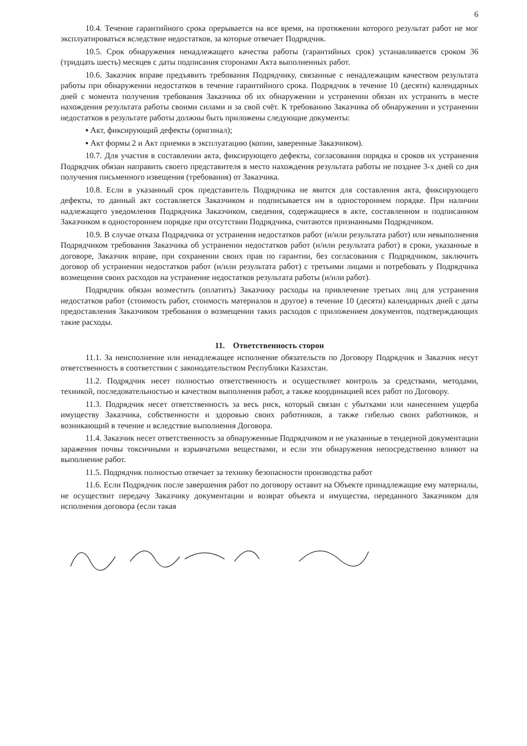6
10.4. Течение гарантийного срока прерывается на все время, на протяжении которого результат работ не мог эксплуатироваться вследствие недостатков, за которые отвечает Подрядчик.
10.5. Срок обнаружения ненадлежащего качества работы (гарантийных срок) устанавливается сроком 36 (тридцать шесть) месяцев с даты подписания сторонами Акта выполненных работ.
10.6. Заказчик вправе предъявить требования Подрядчику, связанные с ненадлежащим качеством результата работы при обнаружении недостатков в течение гарантийного срока. Подрядчик в течение 10 (десяти) календарных дней с момента получения требования Заказчика об их обнаружении и устранении обязан их устранить в месте нахождения результата работы своими силами и за свой счёт. К требованию Заказчика об обнаружении и устранении недостатков в результате работы должны быть приложены следующие документы:
▪ Акт, фиксирующий дефекты (оригинал);
▪ Акт формы 2 и Акт приемки в эксплуатацию (копии, заверенные Заказчиком).
10.7. Для участия в составлении акта, фиксирующего дефекты, согласования порядка и сроков их устранения Подрядчик обязан направить своего представителя в место нахождения результата работы не позднее 3-х дней со дня получения письменного извещения (требования) от Заказчика.
10.8. Если в указанный срок представитель Подрядчика не явится для составления акта, фиксирующего дефекты, то данный акт составляется Заказчиком и подписывается им в одностороннем порядке. При наличии надлежащего уведомления Подрядчика Заказчиком, сведения, содержащиеся в акте, составленном и подписанном Заказчиком в одностороннем порядке при отсутствии Подрядчика, считаются признанными Подрядчиком.
10.9. В случае отказа Подрядчика от устранения недостатков работ (и/или результата работ) или невыполнения Подрядчиком требования Заказчика об устранении недостатков работ (и/или результата работ) в сроки, указанные в договоре, Заказчик вправе, при сохранении своих прав по гарантии, без согласования с Подрядчиком, заключить договор об устранении недостатков работ (и/или результата работ) с третьими лицами и потребовать у Подрядчика возмещения своих расходов на устранение недостатков результата работы (и/или работ).
Подрядчик обязан возместить (оплатить) Заказчику расходы на привлечение третьих лиц для устранения недостатков работ (стоимость работ, стоимость материалов и другое) в течение 10 (десяти) календарных дней с даты предоставления Заказчиком требования о возмещении таких расходов с приложением документов, подтверждающих такие расходы.
11. Ответственность сторон
11.1. За неисполнение или ненадлежащее исполнение обязательств по Договору Подрядчик и Заказчик несут ответственность в соответствии с законодательством Республики Казахстан.
11.2. Подрядчик несет полностью ответственность и осуществляет контроль за средствами, методами, техникой, последовательностью и качеством выполнения работ, а также координацией всех работ по Договору.
11.3. Подрядчик несет ответственность за весь риск, который связан с убытками или нанесением ущерба имуществу Заказчика, собственности и здоровью своих работников, а также гибелью своих работников, и возникающий в течение и вследствие выполнения Договора.
11.4. Заказчик несет ответственность за обнаруженные Подрядчиком и не указанные в тендерной документации заражения почвы токсичными и взрывчатыми веществами, и если эти обнаружения непосредственно влияют на выполнение работ.
11.5. Подрядчик полностью отвечает за технику безопасности производства работ
11.6. Если Подрядчик после завершения работ по договору оставит на Объекте принадлежащие ему материалы, не осуществит передачу Заказчику документации и возврат объекта и имущества, переданного Заказчиком для исполнения договора (если такая